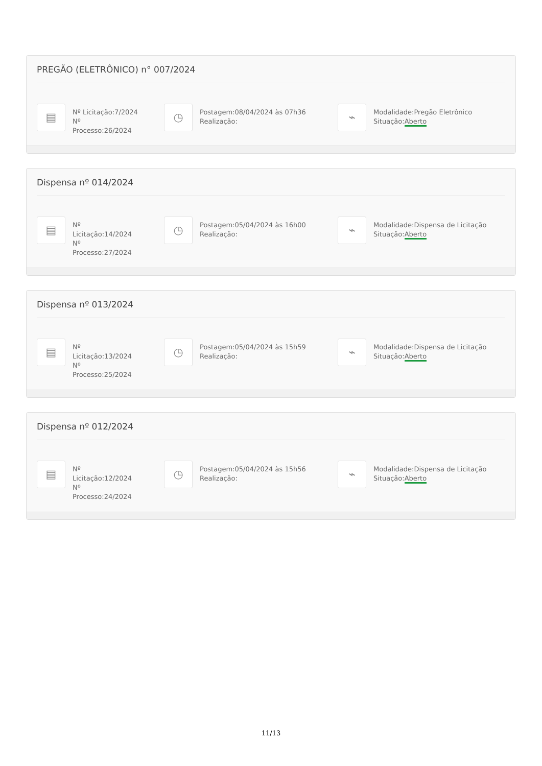PREGÃO (ELETRÔNICO) n° 007/2024
▤
Nº Licitação:7/2024
Nº
Processo:26/2024
◷
Postagem:08/04/2024 às 07h36
Realização:
⌁
Modalidade:Pregão Eletrônico
Situação:Aberto
Dispensa nº 014/2024
▤
Nº
Licitação:14/2024
Nº
Processo:27/2024
◷
Postagem:05/04/2024 às 16h00
Realização:
⌁
Modalidade:Dispensa de Licitação
Situação:Aberto
Dispensa nº 013/2024
▤
Nº
Licitação:13/2024
Nº
Processo:25/2024
◷
Postagem:05/04/2024 às 15h59
Realização:
⌁
Modalidade:Dispensa de Licitação
Situação:Aberto
Dispensa nº 012/2024
▤
Nº
Licitação:12/2024
Nº
Processo:24/2024
◷
Postagem:05/04/2024 às 15h56
Realização:
⌁
Modalidade:Dispensa de Licitação
Situação:Aberto
11/13